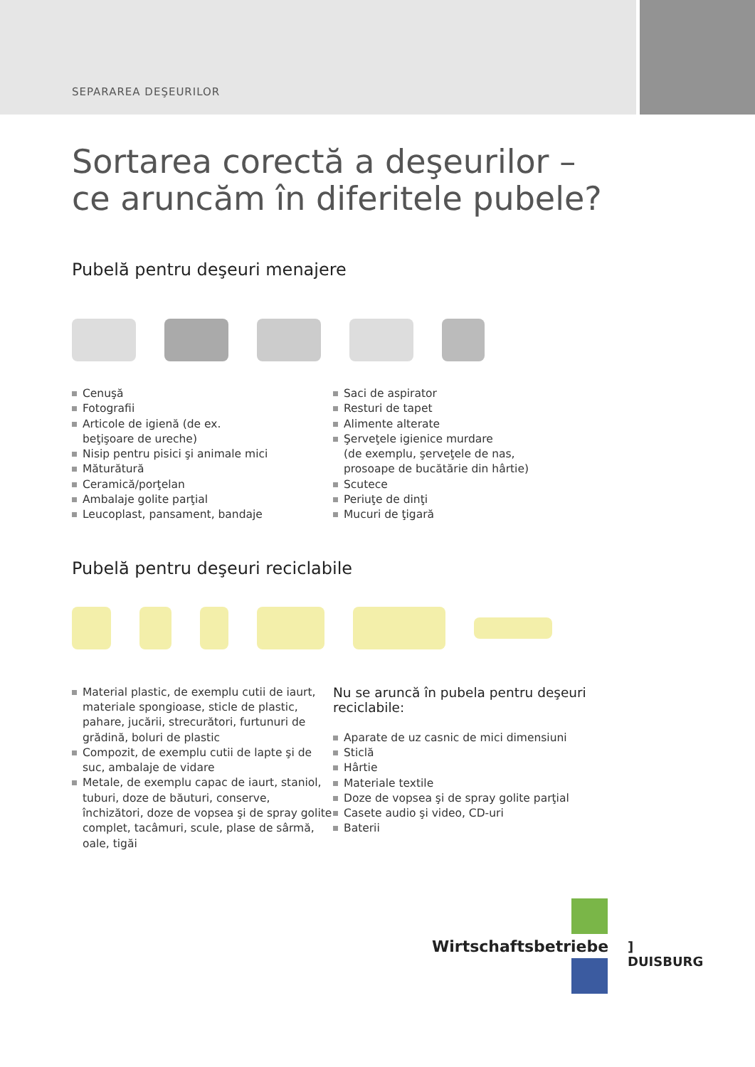SEPARAREA DEŞEURILOR
Sortarea corectă a deşeurilor –
ce aruncăm în diferitele pubele?
Pubelă pentru deşeuri menajere
Cenuşă
Fotografii
Articole de igienă (de ex.
beţişoare de ureche)
Nisip pentru pisici şi animale mici
Măturătură
Ceramică/porţelan
Ambalaje golite parţial
Leucoplast, pansament, bandaje
Saci de aspirator
Resturi de tapet
Alimente alterate
Şerveţele igienice murdare
(de exemplu, şerveţele de nas,
prosoape de bucătărie din hârtie)
Scutece
Periuţe de dinţi
Mucuri de ţigară
Pubelă pentru deşeuri reciclabile
Material plastic, de exemplu cutii de iaurt, materiale spongioase, sticle de plastic, pahare, jucării, strecurători, furtunuri de grădină, boluri de plastic
Compozit, de exemplu cutii de lapte şi de suc, ambalaje de vidare
Metale, de exemplu capac de iaurt, staniol, tuburi, doze de băuturi, conserve, închizători, doze de vopsea şi de spray golite complet, tacâmuri, scule, plase de sârmă, oale, tigăi
Nu se aruncă în pubela pentru deşeuri reciclabile:
Aparate de uz casnic de mici dimensiuni
Sticlă
Hârtie
Materiale textile
Doze de vopsea şi de spray golite parţial
Casete audio şi video, CD-uri
Baterii
Wirtschaftsbetriebe ] DUISBURG